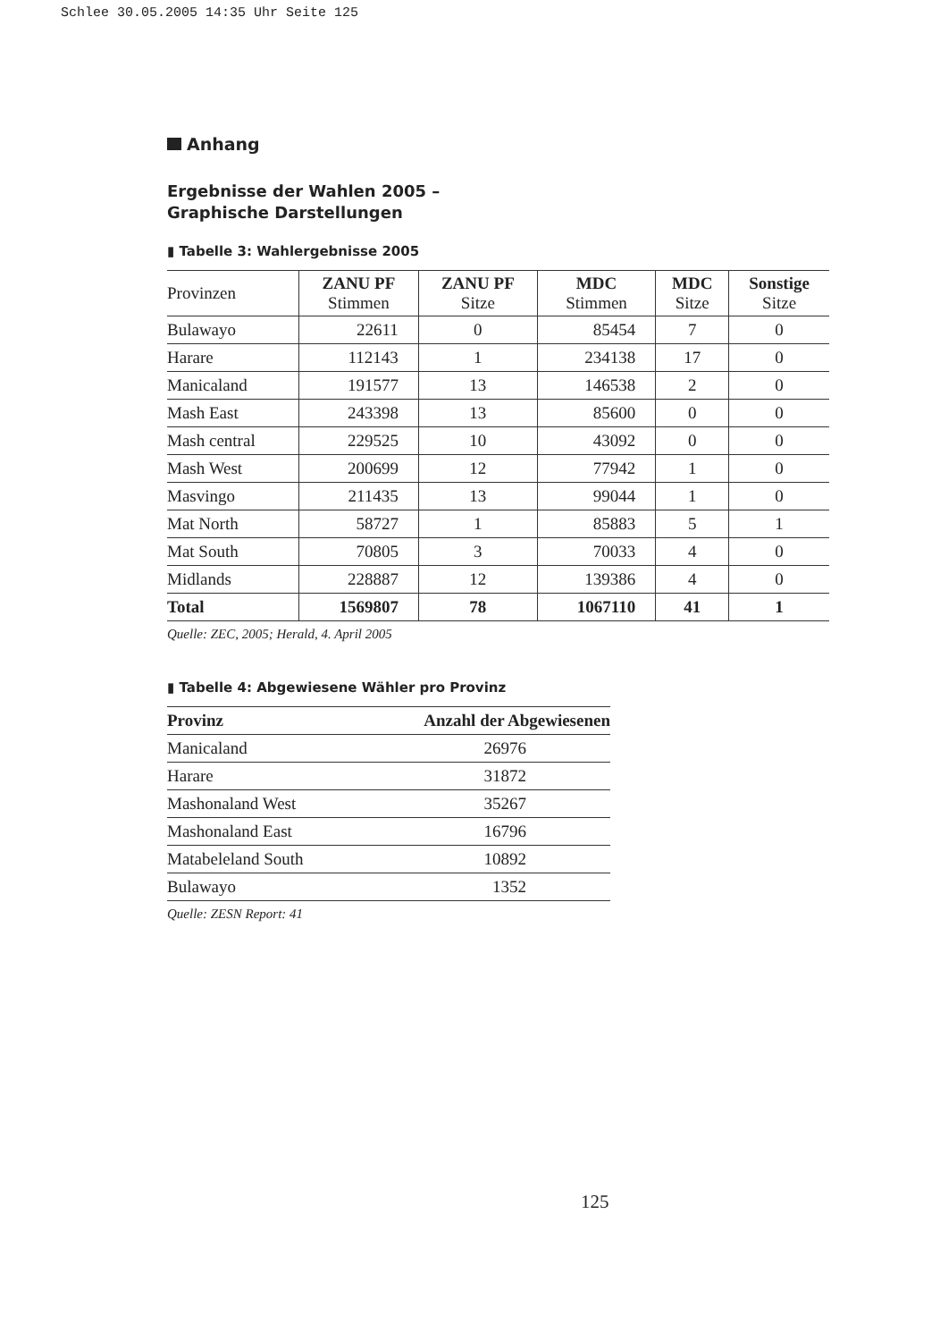Schlee 30.05.2005 14:35 Uhr Seite 125
Anhang
Ergebnisse der Wahlen 2005 –
Graphische Darstellungen
▮ Tabelle 3: Wahlergebnisse 2005
| Provinzen | ZANU PF Stimmen | ZANU PF Sitze | MDC Stimmen | MDC Sitze | Sonstige Sitze |
| --- | --- | --- | --- | --- | --- |
| Bulawayo | 22611 | 0 | 85454 | 7 | 0 |
| Harare | 112143 | 1 | 234138 | 17 | 0 |
| Manicaland | 191577 | 13 | 146538 | 2 | 0 |
| Mash East | 243398 | 13 | 85600 | 0 | 0 |
| Mash central | 229525 | 10 | 43092 | 0 | 0 |
| Mash West | 200699 | 12 | 77942 | 1 | 0 |
| Masvingo | 211435 | 13 | 99044 | 1 | 0 |
| Mat North | 58727 | 1 | 85883 | 5 | 1 |
| Mat South | 70805 | 3 | 70033 | 4 | 0 |
| Midlands | 228887 | 12 | 139386 | 4 | 0 |
| Total | 1569807 | 78 | 1067110 | 41 | 1 |
Quelle: ZEC, 2005; Herald, 4. April 2005
▮ Tabelle 4: Abgewiesene Wähler pro Provinz
| Provinz | Anzahl der Abgewiesenen |
| --- | --- |
| Manicaland | 26976 |
| Harare | 31872 |
| Mashonaland West | 35267 |
| Mashonaland East | 16796 |
| Matabeleland South | 10892 |
| Bulawayo | 1352 |
Quelle: ZESN Report: 41
125